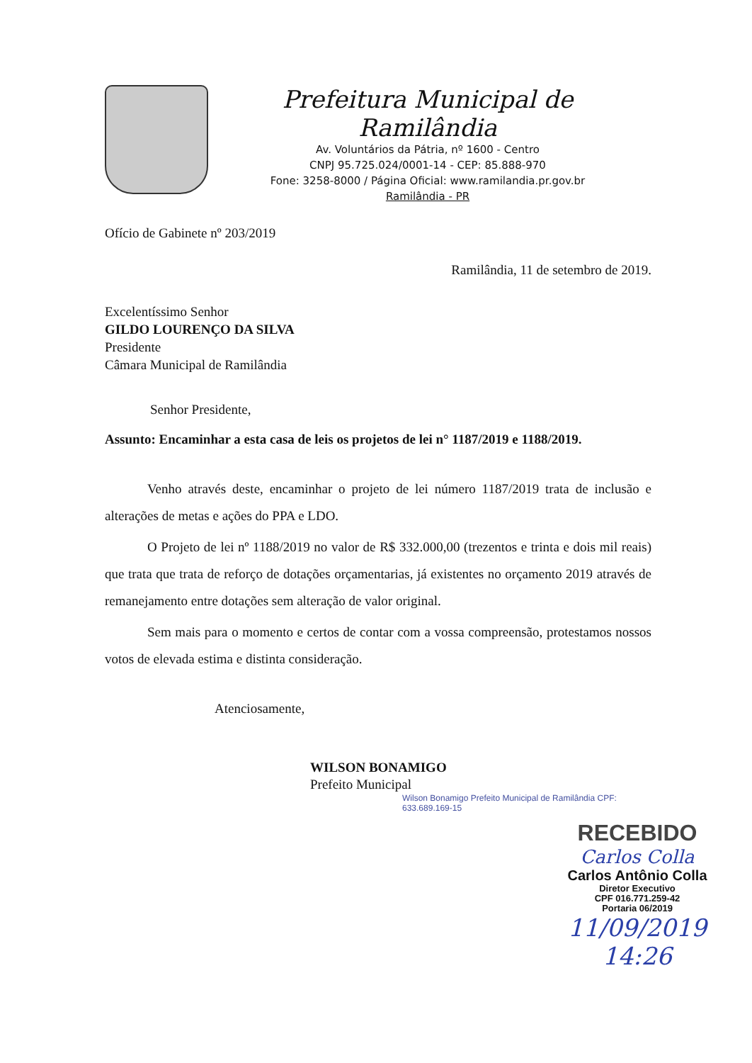Prefeitura Municipal de Ramilândia
Av. Voluntários da Pátria, nº 1600 - Centro
CNPJ 95.725.024/0001-14 - CEP: 85.888-970
Fone: 3258-8000 / Página Oficial: www.ramilandia.pr.gov.br
Ramilândia - PR
Ofício de Gabinete nº 203/2019
Ramilândia, 11 de setembro de 2019.
Excelentíssimo Senhor
GILDO LOURENÇO DA SILVA
Presidente
Câmara Municipal de Ramilândia
Senhor Presidente,
Assunto: Encaminhar a esta casa de leis os projetos de lei n° 1187/2019 e 1188/2019.
Venho através deste, encaminhar o projeto de lei número 1187/2019 trata de inclusão e alterações de metas e ações do PPA e LDO.
O Projeto de lei nº 1188/2019 no valor de R$ 332.000,00 (trezentos e trinta e dois mil reais) que trata que trata de reforço de dotações orçamentarias, já existentes no orçamento 2019 através de remanejamento entre dotações sem alteração de valor original.
Sem mais para o momento e certos de contar com a vossa compreensão, protestamos nossos votos de elevada estima e distinta consideração.
Atenciosamente,
WILSON BONAMIGO
Prefeito Municipal
Wilson Bonamigo Prefeito Municipal de Ramilândia CPF: 633.689.169-15
RECEBIDO
Carlos Colla
Carlos Antônio Colla
Diretor Executivo
CPF 016.771.259-42
Portaria 06/2019
11/09/2019
14:26